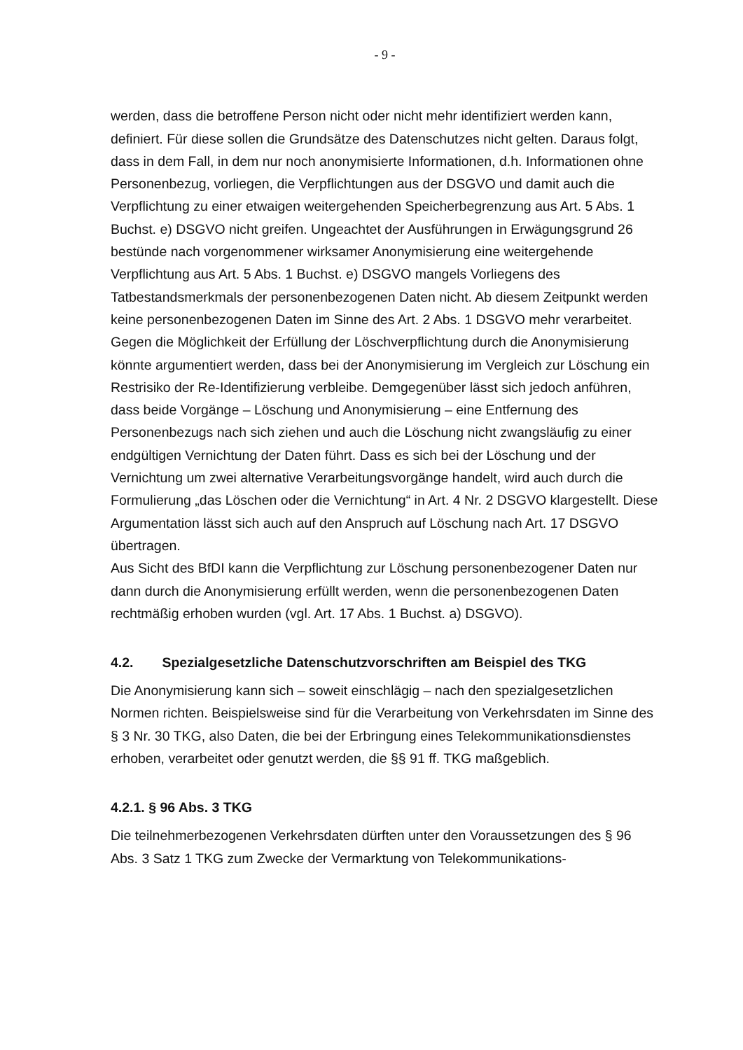- 9 -
werden, dass die betroffene Person nicht oder nicht mehr identifiziert werden kann, definiert. Für diese sollen die Grundsätze des Datenschutzes nicht gelten. Daraus folgt, dass in dem Fall, in dem nur noch anonymisierte Informationen, d.h. Informationen ohne Personenbezug, vorliegen, die Verpflichtungen aus der DSGVO und damit auch die Verpflichtung zu einer etwaigen weitergehenden Speicherbegrenzung aus Art. 5 Abs. 1 Buchst. e) DSGVO nicht greifen. Ungeachtet der Ausführungen in Erwägungsgrund 26 bestünde nach vorgenommener wirksamer Anonymisierung eine weitergehende Verpflichtung aus Art. 5 Abs. 1 Buchst. e) DSGVO mangels Vorliegens des Tatbestandsmerkmals der personenbezogenen Daten nicht. Ab diesem Zeitpunkt werden keine personenbezogenen Daten im Sinne des Art. 2 Abs. 1 DSGVO mehr verarbeitet.
Gegen die Möglichkeit der Erfüllung der Löschverpflichtung durch die Anonymisierung könnte argumentiert werden, dass bei der Anonymisierung im Vergleich zur Löschung ein Restrisiko der Re-Identifizierung verbleibe. Demgegenüber lässt sich jedoch anführen, dass beide Vorgänge – Löschung und Anonymisierung – eine Entfernung des Personenbezugs nach sich ziehen und auch die Löschung nicht zwangsläufig zu einer endgültigen Vernichtung der Daten führt. Dass es sich bei der Löschung und der Vernichtung um zwei alternative Verarbeitungsvorgänge handelt, wird auch durch die Formulierung „das Löschen oder die Vernichtung“ in Art. 4 Nr. 2 DSGVO klargestellt. Diese Argumentation lässt sich auch auf den Anspruch auf Löschung nach Art. 17 DSGVO übertragen.
Aus Sicht des BfDI kann die Verpflichtung zur Löschung personenbezogener Daten nur dann durch die Anonymisierung erfüllt werden, wenn die personenbezogenen Daten rechtmäßig erhoben wurden (vgl. Art. 17 Abs. 1 Buchst. a) DSGVO).
4.2. Spezialgesetzliche Datenschutzvorschriften am Beispiel des TKG
Die Anonymisierung kann sich – soweit einschlägig – nach den spezialgesetzlichen Normen richten. Beispielsweise sind für die Verarbeitung von Verkehrsdaten im Sinne des § 3 Nr. 30 TKG, also Daten, die bei der Erbringung eines Telekommunikationsdienstes erhoben, verarbeitet oder genutzt werden, die §§ 91 ff. TKG maßgeblich.
4.2.1. § 96 Abs. 3 TKG
Die teilnehmerbezogenen Verkehrsdaten dürften unter den Voraussetzungen des § 96 Abs. 3 Satz 1 TKG zum Zwecke der Vermarktung von Telekommunikations-